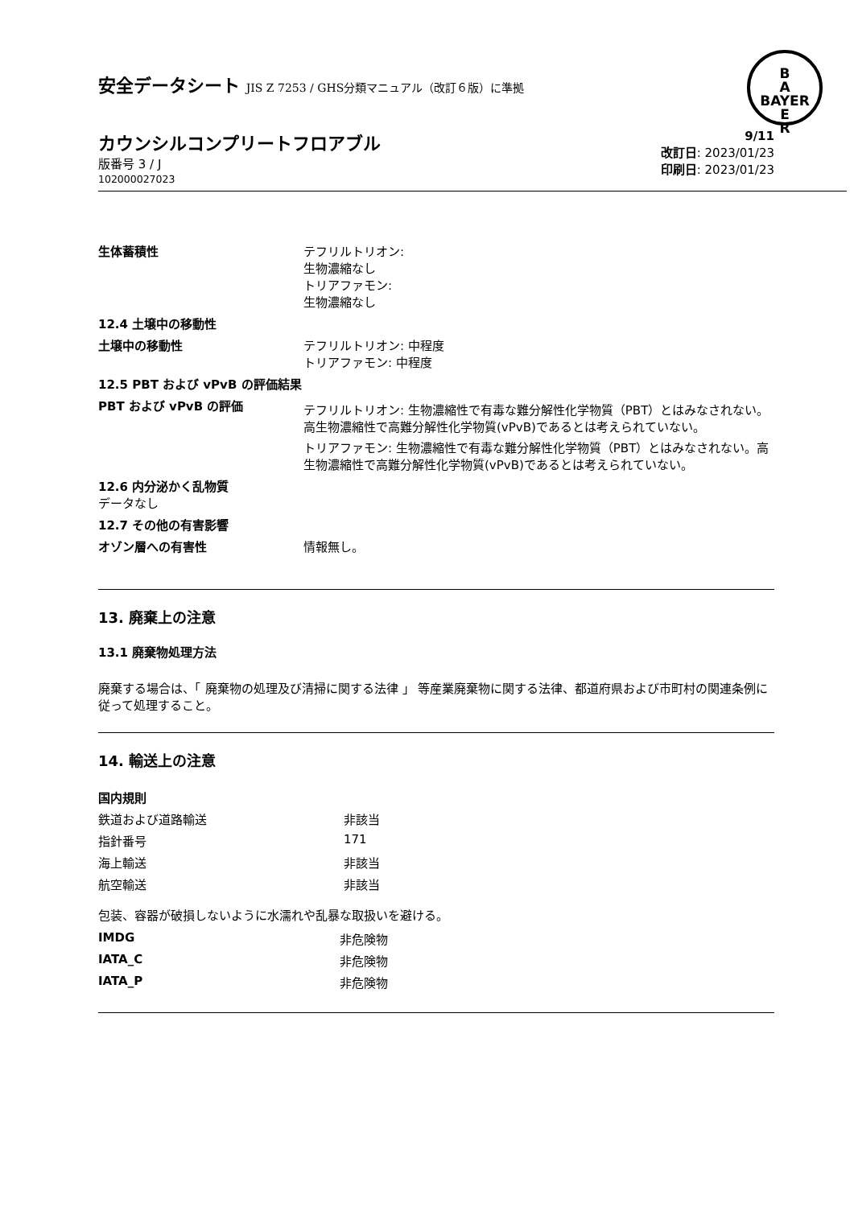B
A
BAYER
E
R
安全データシート JIS Z 7253 / GHS分類マニュアル（改訂６版）に準拠
カウンシルコンプリートフロアブル
版番号 3 / J
102000027023
9/11
改訂日: 2023/01/23
印刷日: 2023/01/23
| 生体蓄積性 | テフリルトリオン: 生物濃縮なし トリアファモン: 生物濃縮なし |
| 12.4 土壌中の移動性 | |
| 土壌中の移動性 | テフリルトリオン: 中程度 トリアファモン: 中程度 |
| 12.5 PBT および vPvB の評価結果 | |
| PBT および vPvB の評価 | テフリルトリオン: 生物濃縮性で有毒な難分解性化学物質（PBT）とはみなされない。高生物濃縮性で高難分解性化学物質(vPvB)であるとは考えられていない。 トリアファモン: 生物濃縮性で有毒な難分解性化学物質（PBT）とはみなされない。高生物濃縮性で高難分解性化学物質(vPvB)であるとは考えられていない。 |
| 12.6 内分泌かく乱物質 データなし | |
| 12.7 その他の有害影響 | |
| オゾン層への有害性 | 情報無し。 |
13. 廃棄上の注意
13.1 廃棄物処理方法
廃棄する場合は、「 廃棄物の処理及び清掃に関する法律 」 等産業廃棄物に関する法律、都道府県および市町村の関連条例に従って処理すること。
14. 輸送上の注意
| 国内規則 | |
| 鉄道および道路輸送 | 非該当 |
| 指針番号 | 171 |
| 海上輸送 | 非該当 |
| 航空輸送 | 非該当 |
包装、容器が破損しないように水濡れや乱暴な取扱いを避ける。
| IMDG | 非危険物 |
| IATA_C | 非危険物 |
| IATA_P | 非危険物 |